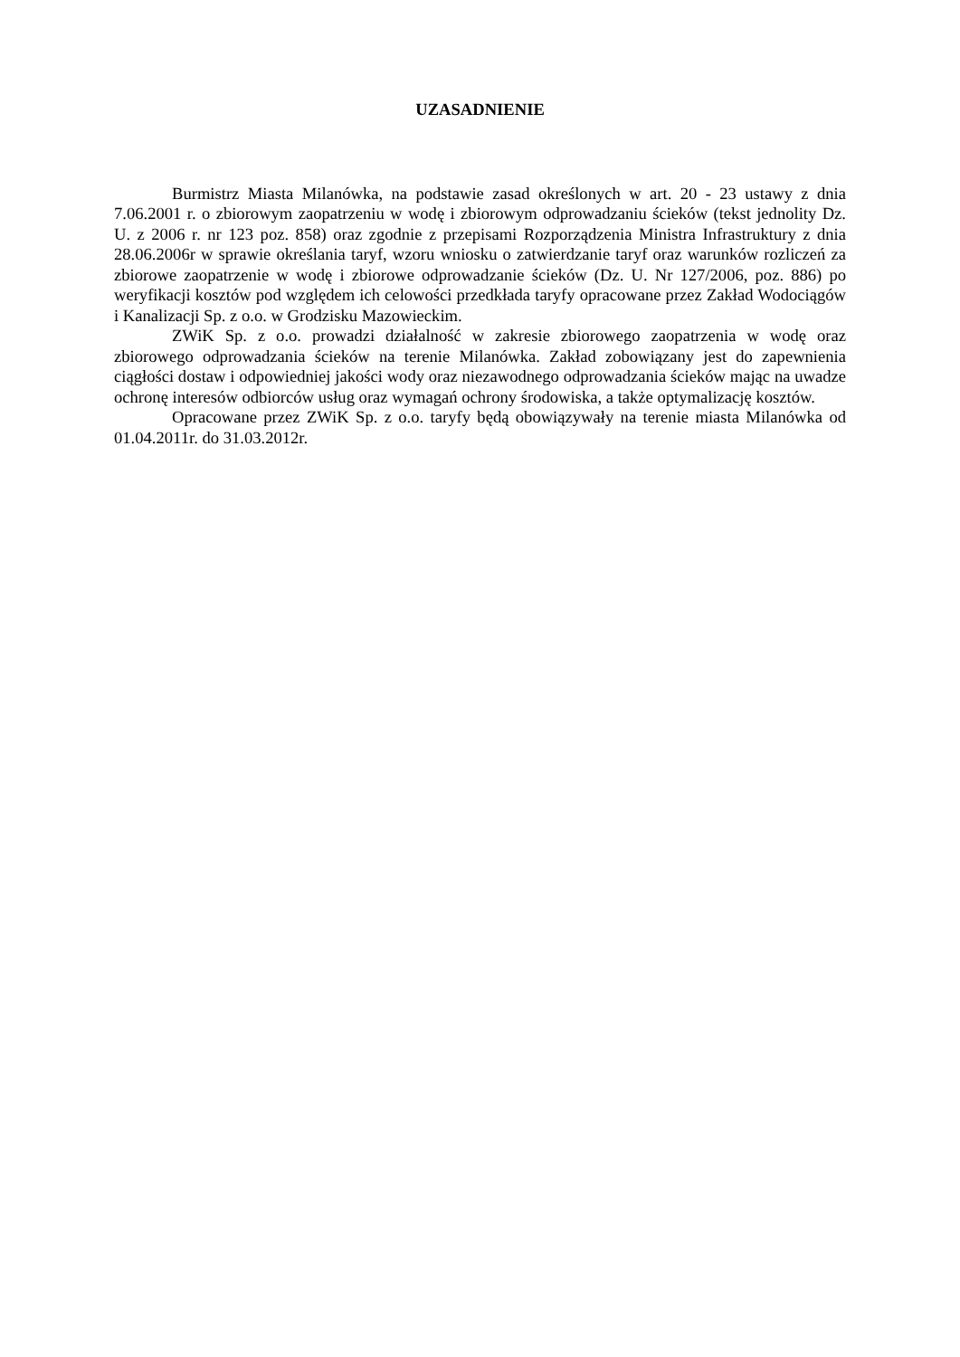UZASADNIENIE
Burmistrz Miasta Milanówka, na podstawie zasad określonych w art. 20 - 23 ustawy z dnia 7.06.2001 r. o zbiorowym zaopatrzeniu w wodę i zbiorowym odprowadzaniu ścieków (tekst jednolity Dz. U. z 2006 r. nr 123 poz. 858) oraz zgodnie z przepisami Rozporządzenia Ministra Infrastruktury z dnia 28.06.2006r w sprawie określania taryf, wzoru wniosku o zatwierdzanie taryf oraz warunków rozliczeń za zbiorowe zaopatrzenie w wodę i zbiorowe odprowadzanie ścieków (Dz. U. Nr 127/2006, poz. 886) po weryfikacji kosztów pod względem ich celowości przedkłada taryfy opracowane przez Zakład Wodociągów i Kanalizacji Sp. z o.o. w Grodzisku Mazowieckim.
ZWiK Sp. z o.o. prowadzi działalność w zakresie zbiorowego zaopatrzenia w wodę oraz zbiorowego odprowadzania ścieków na terenie Milanówka. Zakład zobowiązany jest do zapewnienia ciągłości dostaw i odpowiedniej jakości wody oraz niezawodnego odprowadzania ścieków mając na uwadze ochronę interesów odbiorców usług oraz wymagań ochrony środowiska, a także optymalizację kosztów.
Opracowane przez ZWiK Sp. z o.o. taryfy będą obowiązywały na terenie miasta Milanówka od 01.04.2011r. do 31.03.2012r.